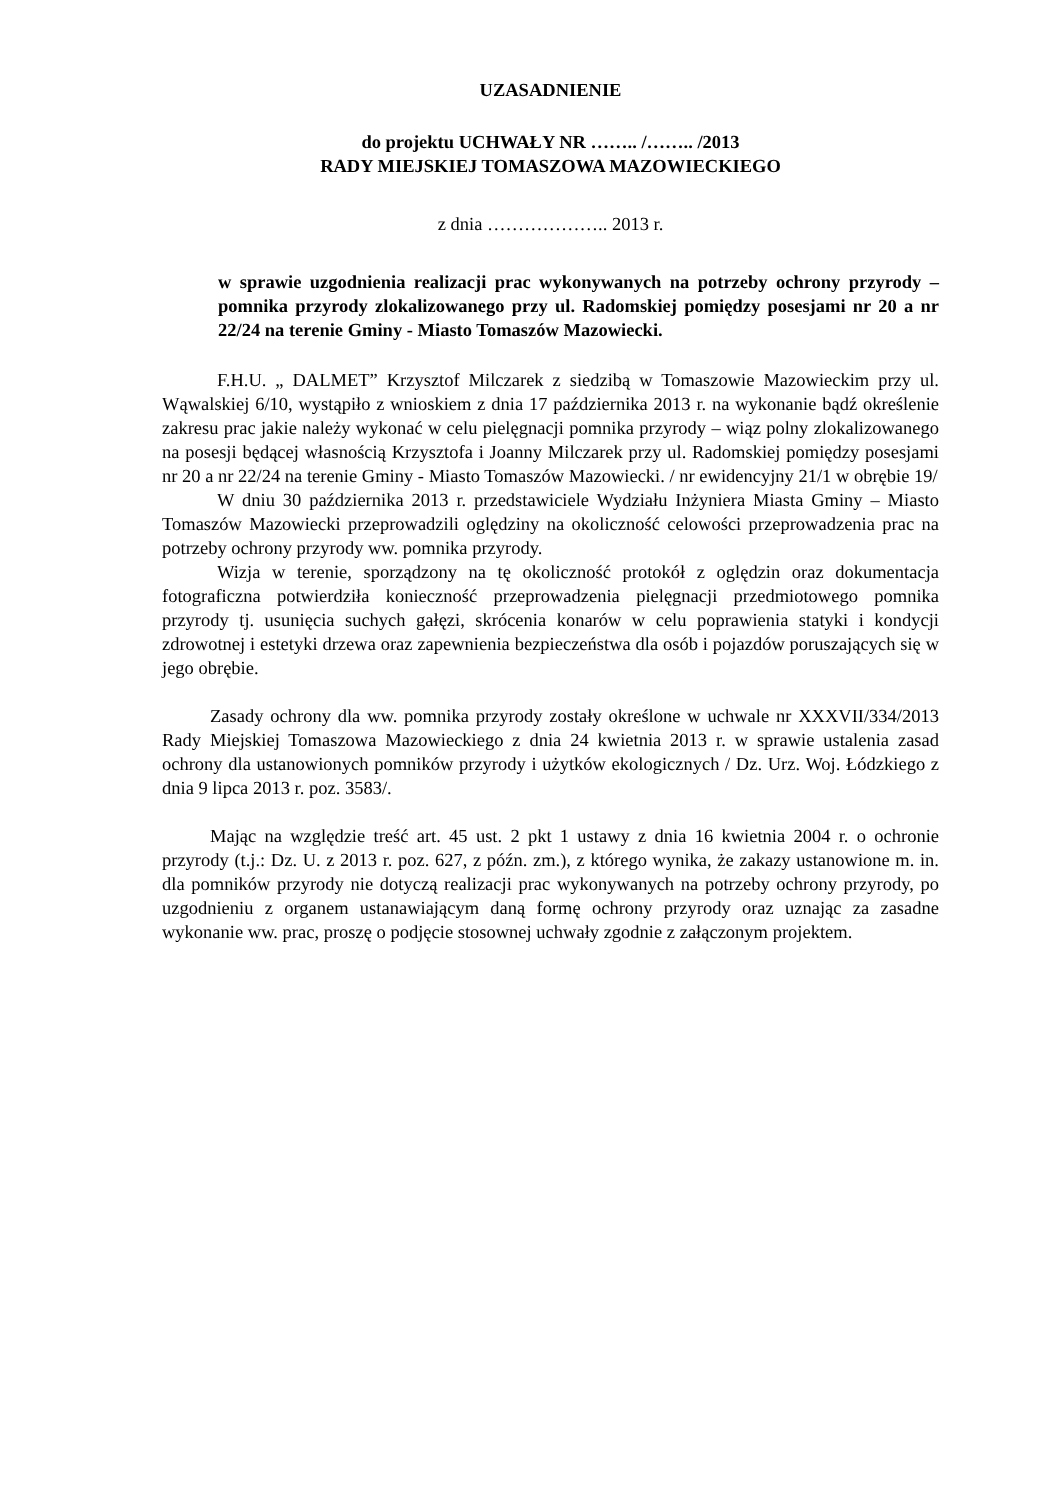UZASADNIENIE
do projektu UCHWAŁY NR …….. /…….. /2013
RADY MIEJSKIEJ TOMASZOWA MAZOWIECKIEGO
z dnia ……………….. 2013 r.
w sprawie uzgodnienia realizacji prac wykonywanych na potrzeby ochrony przyrody – pomnika przyrody zlokalizowanego przy ul. Radomskiej pomiędzy posesjami nr 20 a nr 22/24 na terenie Gminy - Miasto Tomaszów Mazowiecki.
F.H.U. „ DALMET” Krzysztof Milczarek z siedzibą w Tomaszowie Mazowieckim przy ul. Wąwalskiej 6/10, wystąpiło z wnioskiem z dnia 17 października 2013 r. na wykonanie bądź określenie zakresu prac jakie należy wykonać w celu pielęgnacji pomnika przyrody – wiąz polny zlokalizowanego na posesji będącej własnością Krzysztofa i Joanny Milczarek przy ul. Radomskiej pomiędzy posesjami nr 20 a nr 22/24 na terenie Gminy - Miasto Tomaszów Mazowiecki. / nr ewidencyjny 21/1 w obrębie 19/
W dniu 30 października 2013 r. przedstawiciele Wydziału Inżyniera Miasta Gminy – Miasto Tomaszów Mazowiecki przeprowadzili oględziny na okoliczność celowości przeprowadzenia prac na potrzeby ochrony przyrody ww. pomnika przyrody.
Wizja w terenie, sporządzony na tę okoliczność protokół z oględzin oraz dokumentacja fotograficzna potwierdziła konieczność przeprowadzenia pielęgnacji przedmiotowego pomnika przyrody tj. usunięcia suchych gałęzi, skrócenia konarów w celu poprawienia statyki i kondycji zdrowotnej i estetyki drzewa oraz zapewnienia bezpieczeństwa dla osób i pojazdów poruszających się w jego obrębie.
Zasady ochrony dla ww. pomnika przyrody zostały określone w uchwale nr XXXVII/334/2013 Rady Miejskiej Tomaszowa Mazowieckiego z dnia 24 kwietnia 2013 r. w sprawie ustalenia zasad ochrony dla ustanowionych pomników przyrody i użytków ekologicznych / Dz. Urz. Woj. Łódzkiego z dnia 9 lipca 2013 r. poz. 3583/.
Mając na względzie treść art. 45 ust. 2 pkt 1 ustawy z dnia 16 kwietnia 2004 r. o ochronie przyrody (t.j.: Dz. U. z 2013 r. poz. 627, z późn. zm.), z którego wynika, że zakazy ustanowione m. in. dla pomników przyrody nie dotyczą realizacji prac wykonywanych na potrzeby ochrony przyrody, po uzgodnieniu z organem ustanawiającym daną formę ochrony przyrody oraz uznając za zasadne wykonanie ww. prac, proszę o podjęcie stosownej uchwały zgodnie z załączonym projektem.